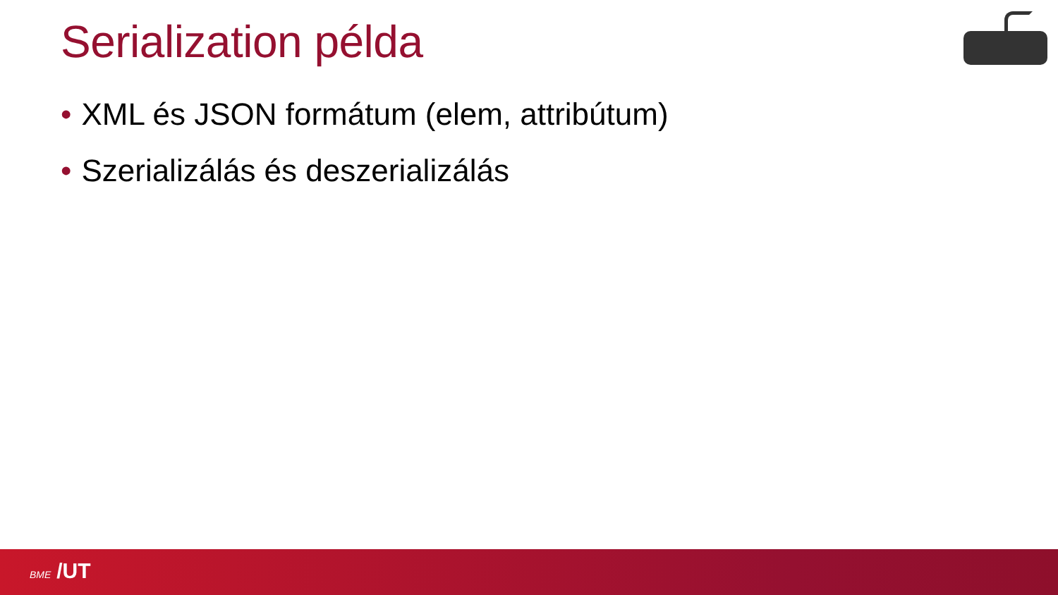Serialization példa
• XML és JSON formátum (elem, attribútum)
• Szerializálás és deszerializálás
BME /UT